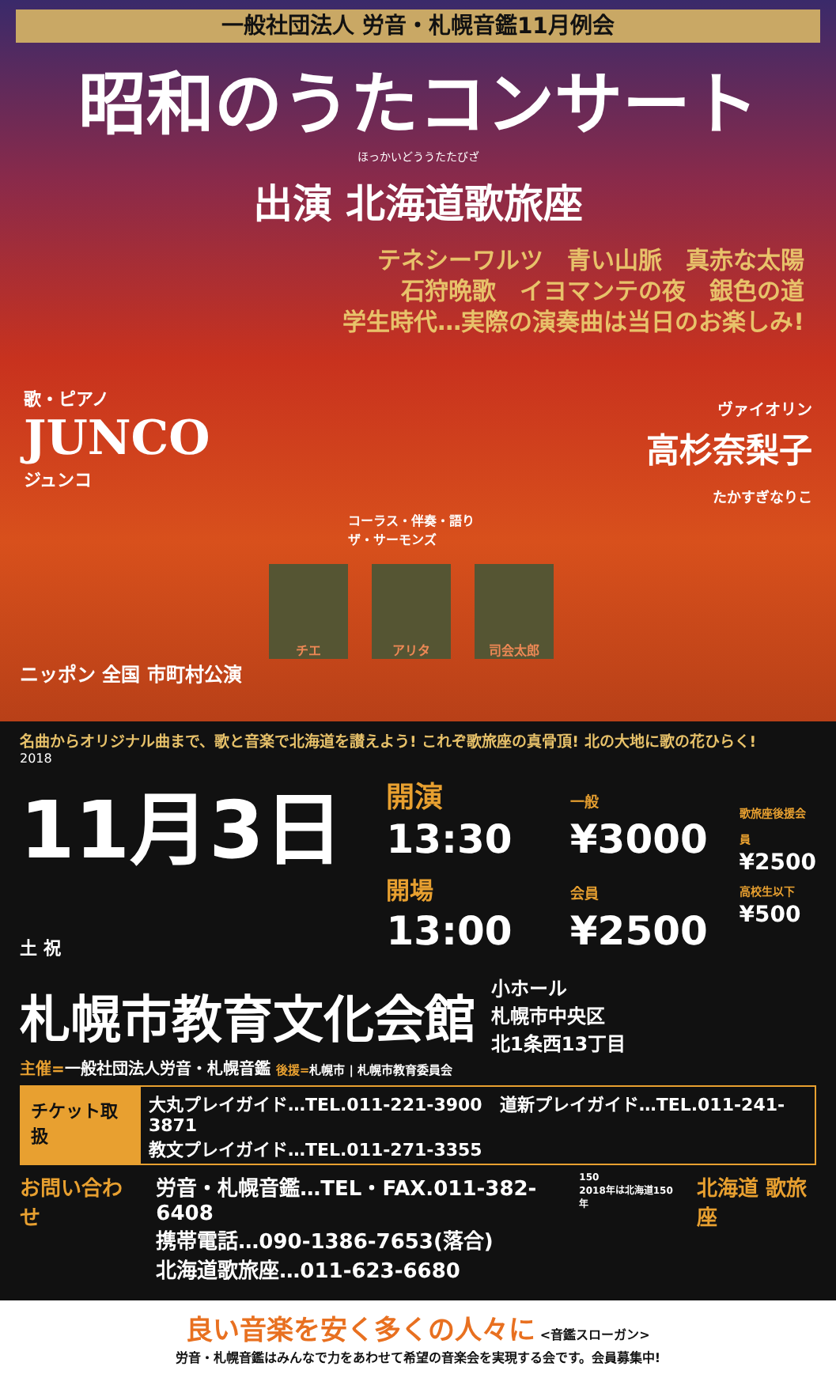一般社団法人 労音・札幌音鑑11月例会
昭和のうたコンサート
ほっかいどううたたびざ
出演 北海道歌旅座
テネシーワルツ　青い山脈　真赤な太陽
石狩晩歌　イヨマンテの夜　銀色の道
学生時代…実際の演奏曲は当日のお楽しみ!
歌・ピアノ
JUNCO
ジュンコ
ヴァイオリン
高杉奈梨子
たかすぎなりこ
コーラス・伴奏・語り
ザ・サーモンズ
チエ アリタ 司会太郎
ニッポン 全国 市町村公演
名曲からオリジナル曲まで、歌と音楽で北海道を讃えよう! これぞ歌旅座の真骨頂! 北の大地に歌の花ひらく!
2018
11月3日 土 祝
開演13:30
開場13:00
一般¥3000
会員¥2500
歌旅座後援会員
¥2500
高校生以下
¥500
札幌市教育文化会館
小ホール
札幌市中央区
北1条西13丁目
主催=一般社団法人労音・札幌音鑑 後援=札幌市 | 札幌市教育委員会
チケット取扱
大丸プレイガイド…TEL.011-221-3900　道新プレイガイド…TEL.011-241-3871
教文プレイガイド…TEL.011-271-3355
お問い合わせ 労音・札幌音鑑…TEL・FAX.011-382-6408
携帯電話…090-1386-7653(落合)
北海道歌旅座…011-623-6680
150
2018年は北海道150年
北海道 歌旅座
良い音楽を安く多くの人々に <音鑑スローガン>
労音・札幌音鑑はみんなで力をあわせて希望の音楽会を実現する会です。会員募集中!